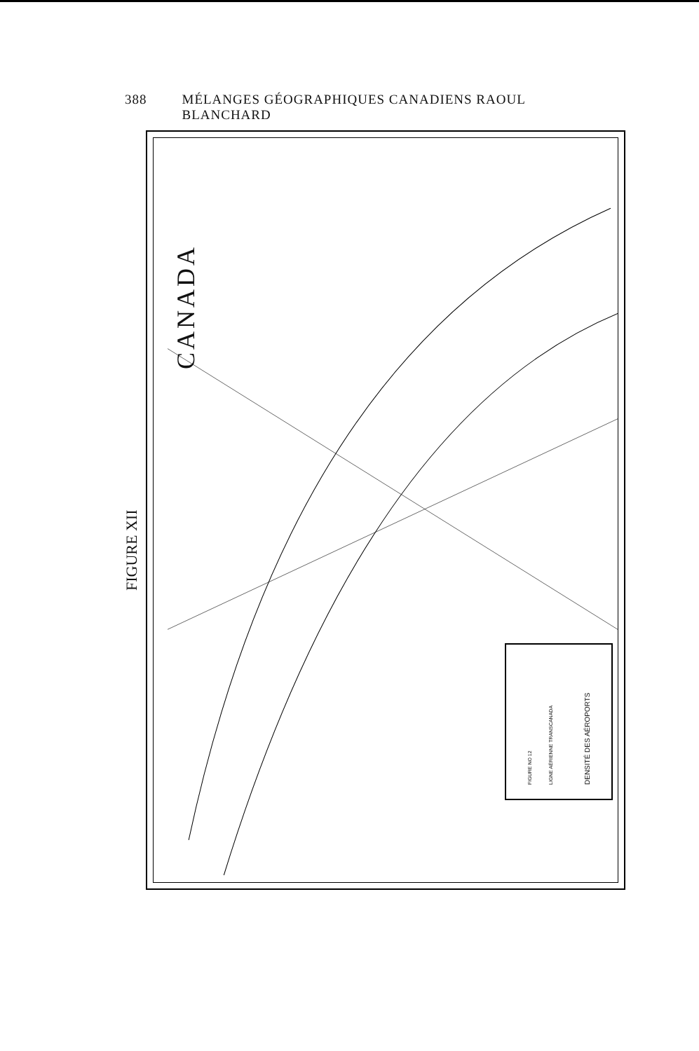388 MÉLANGES GÉOGRAPHIQUES CANADIENS RAOUL BLANCHARD
FIGURE XII
CANADA
FIGURE NO 12 LIGNE AÉRIENNE TRANSCANADA DENSITÉ DES AÉROPORTS